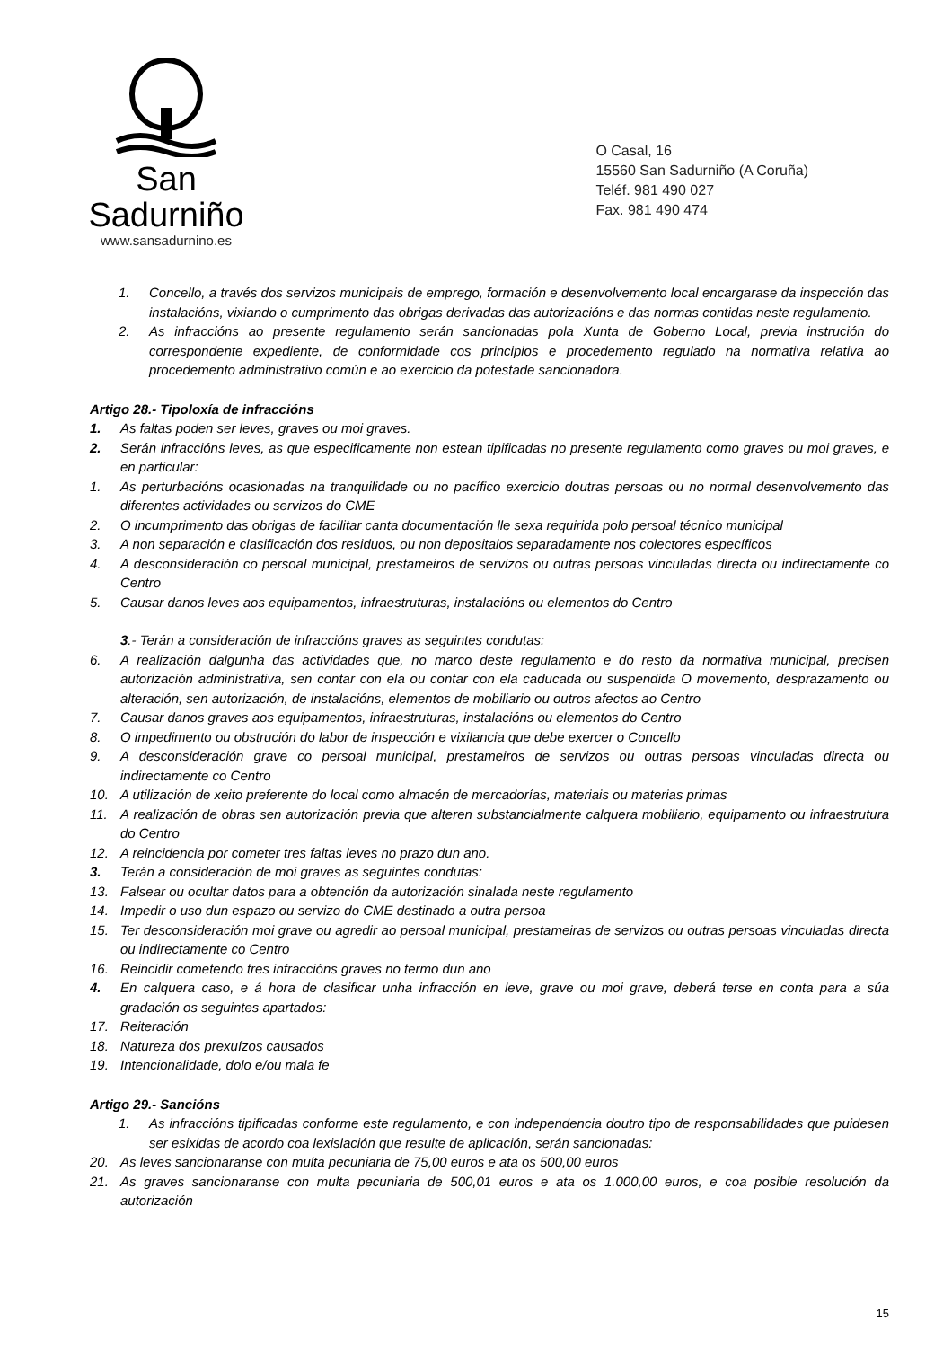San Sadurniño
www.sansadurnino.es
O Casal, 16
15560 San Sadurniño (A Coruña)
Teléf. 981 490 027
Fax. 981 490 474
1. Concello, a través dos servizos municipais de emprego, formación e desenvolvemento local encargarase da inspección das instalacións, vixiando o cumprimento das obrigas derivadas das autorizacións e das normas contidas neste regulamento.
2. As infraccións ao presente regulamento serán sancionadas pola Xunta de Goberno Local, previa instrución do correspondente expediente, de conformidade cos principios e procedemento regulado na normativa relativa ao procedemento administrativo común e ao exercicio da potestade sancionadora.
Artigo 28.- Tipoloxía de infraccións
1. As faltas poden ser leves, graves ou moi graves.
2. Serán infraccións leves, as que especificamente non estean tipificadas no presente regulamento como graves ou moi graves, e en particular:
1. As perturbacións ocasionadas na tranquilidade ou no pacífico exercicio doutras persoas ou no normal desenvolvemento das diferentes actividades ou servizos do CME
2. O incumprimento das obrigas de facilitar canta documentación lle sexa requirida polo persoal técnico municipal
3. A non separación e clasificación dos residuos, ou non depositalos separadamente nos colectores específicos
4. A desconsideración co persoal municipal, prestameiros de servizos ou outras persoas vinculadas directa ou indirectamente co Centro
5. Causar danos leves aos equipamentos, infraestruturas, instalacións ou elementos do Centro
3.- Terán a consideración de infraccións graves as seguintes condutas:
6. A realización dalgunha das actividades que, no marco deste regulamento e do resto da normativa municipal, precisen autorización administrativa, sen contar con ela ou contar con ela caducada ou suspendida O movemento, desprazamento ou alteración, sen autorización, de instalacións, elementos de mobiliario ou outros afectos ao Centro
7. Causar danos graves aos equipamentos, infraestruturas, instalacións ou elementos do Centro
8. O impedimento ou obstrución do labor de inspección e vixilancia que debe exercer o Concello
9. A desconsideración grave co persoal municipal, prestameiros de servizos ou outras persoas vinculadas directa ou indirectamente co Centro
10. A utilización de xeito preferente do local como almacén de mercadorías, materiais ou materias primas
11. A realización de obras sen autorización previa que alteren substancialmente calquera mobiliario, equipamento ou infraestrutura do Centro
12. A reincidencia por cometer tres faltas leves no prazo dun ano.
3. Terán a consideración de moi graves as seguintes condutas:
13. Falsear ou ocultar datos para a obtención da autorización sinalada neste regulamento
14. Impedir o uso dun espazo ou servizo do CME destinado a outra persoa
15. Ter desconsideración moi grave ou agredir ao persoal municipal, prestameiras de servizos ou outras persoas vinculadas directa ou indirectamente co Centro
16. Reincidir cometendo tres infraccións graves no termo dun ano
4. En calquera caso, e á hora de clasificar unha infracción en leve, grave ou moi grave, deberá terse en conta para a súa gradación os seguintes apartados:
17. Reiteración
18. Natureza dos prexuízos causados
19. Intencionalidade, dolo e/ou mala fe
Artigo 29.- Sancións
1. As infraccións tipificadas conforme este regulamento, e con independencia doutro tipo de responsabilidades que puidesen ser esixidas de acordo coa lexislación que resulte de aplicación, serán sancionadas:
20. As leves sancionaranse con multa pecuniaria de 75,00 euros e ata os 500,00 euros
21. As graves sancionaranse con multa pecuniaria de 500,01 euros e ata os 1.000,00 euros, e coa posible resolución da autorización
15